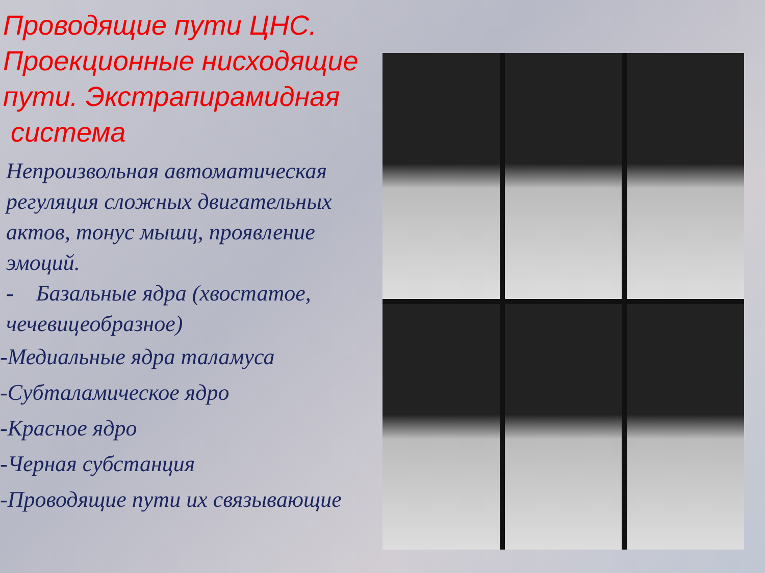Проводящие пути ЦНС. Проекционные нисходящие пути. Экстрапирамидная
система
Непроизвольная автоматическая регуляция сложных двигательных актов, тонус мышц, проявление эмоций.
- Базальные ядра (хвостатое, чечевицеобразное)
-Медиальные ядра таламуса
-Субталамическое ядро
-Красное ядро
-Черная субстанция
-Проводящие пути их связывающие